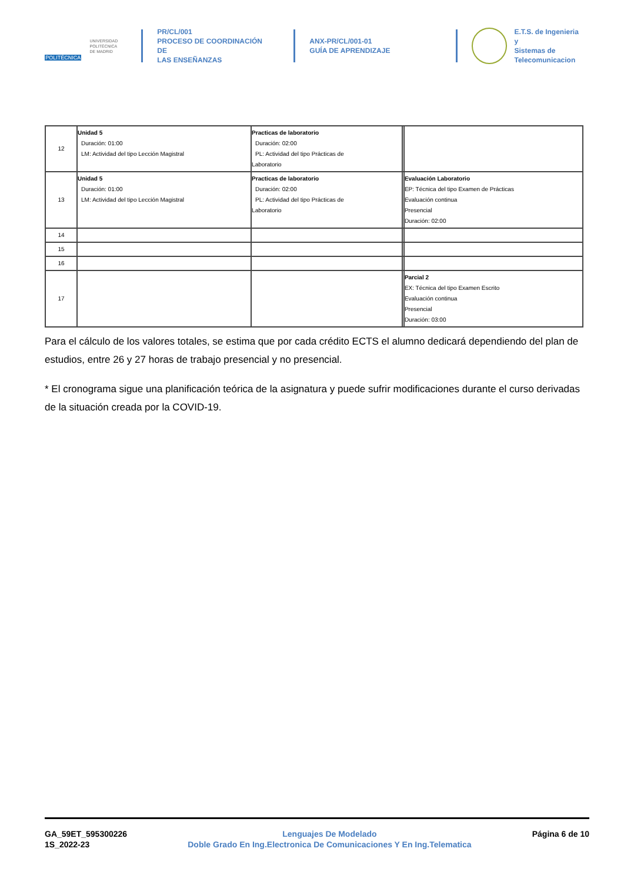POLITÉCNICA
UNIVERSIDAD
POLITÉCNICA
DE MADRID
PR/CL/001
PROCESO DE COORDINACIÓN DE
LAS ENSEÑANZAS
ANX-PR/CL/001-01
GUÍA DE APRENDIZAJE
E.T.S. de Ingenieria y
Sistemas de
Telecomunicacion
| 12 | Unidad 5 Duración: 01:00 LM: Actividad del tipo Lección Magistral | Practicas de laboratorio Duración: 02:00 PL: Actividad del tipo Prácticas de Laboratorio | | |
| 13 | Unidad 5 Duración: 01:00 LM: Actividad del tipo Lección Magistral | Practicas de laboratorio Duración: 02:00 PL: Actividad del tipo Prácticas de Laboratorio | | Evaluación Laboratorio EP: Técnica del tipo Examen de Prácticas Evaluación continua Presencial Duración: 02:00 |
| 14 | | | | |
| 15 | | | | |
| 16 | | | | |
| 17 | | | | Parcial 2 EX: Técnica del tipo Examen Escrito Evaluación continua Presencial Duración: 03:00 |
Para el cálculo de los valores totales, se estima que por cada crédito ECTS el alumno dedicará dependiendo del plan de estudios, entre 26 y 27 horas de trabajo presencial y no presencial.
* El cronograma sigue una planificación teórica de la asignatura y puede sufrir modificaciones durante el curso derivadas de la situación creada por la COVID-19.
GA_59ET_595300226
1S_2022-23
Lenguajes De Modelado
Doble Grado En Ing.Electronica De Comunicaciones Y En Ing.Telematica
Página 6 de 10